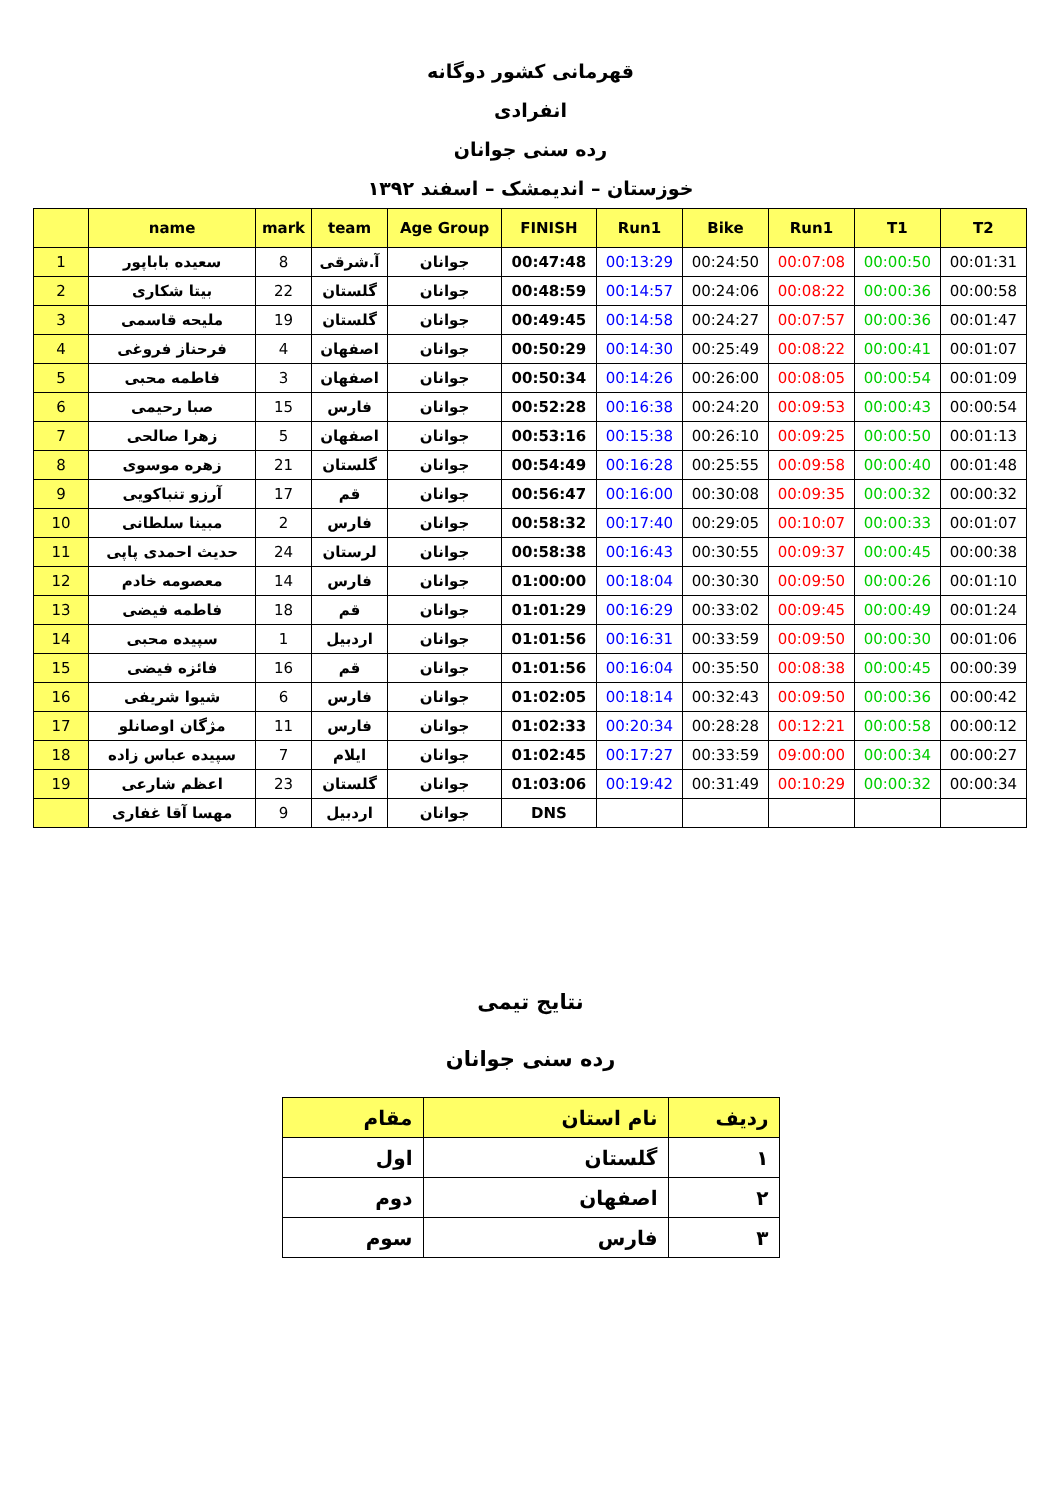قهرمانی کشور دوگانه
انفرادی
رده سنی جوانان
خوزستان – اندیمشک – اسفند ۱۳۹۲
| | name | mark | team | Age Group | FINISH | Run1 | Bike | Run1 | T1 | T2 |
| --- | --- | --- | --- | --- | --- | --- | --- | --- | --- | --- |
| 1 | سعیده باباپور | 8 | آ.شرقی | جوانان | 00:47:48 | 00:13:29 | 00:24:50 | 00:07:08 | 00:00:50 | 00:01:31 |
| 2 | بیتا شکاری | 22 | گلستان | جوانان | 00:48:59 | 00:14:57 | 00:24:06 | 00:08:22 | 00:00:36 | 00:00:58 |
| 3 | ملیحه قاسمی | 19 | گلستان | جوانان | 00:49:45 | 00:14:58 | 00:24:27 | 00:07:57 | 00:00:36 | 00:01:47 |
| 4 | فرحناز فروغی | 4 | اصفهان | جوانان | 00:50:29 | 00:14:30 | 00:25:49 | 00:08:22 | 00:00:41 | 00:01:07 |
| 5 | فاطمه محبی | 3 | اصفهان | جوانان | 00:50:34 | 00:14:26 | 00:26:00 | 00:08:05 | 00:00:54 | 00:01:09 |
| 6 | صبا رحیمی | 15 | فارس | جوانان | 00:52:28 | 00:16:38 | 00:24:20 | 00:09:53 | 00:00:43 | 00:00:54 |
| 7 | زهرا صالحی | 5 | اصفهان | جوانان | 00:53:16 | 00:15:38 | 00:26:10 | 00:09:25 | 00:00:50 | 00:01:13 |
| 8 | زهره موسوی | 21 | گلستان | جوانان | 00:54:49 | 00:16:28 | 00:25:55 | 00:09:58 | 00:00:40 | 00:01:48 |
| 9 | آرزو تنباکویی | 17 | قم | جوانان | 00:56:47 | 00:16:00 | 00:30:08 | 00:09:35 | 00:00:32 | 00:00:32 |
| 10 | مبینا سلطانی | 2 | فارس | جوانان | 00:58:32 | 00:17:40 | 00:29:05 | 00:10:07 | 00:00:33 | 00:01:07 |
| 11 | حدیث احمدی پاپی | 24 | لرستان | جوانان | 00:58:38 | 00:16:43 | 00:30:55 | 00:09:37 | 00:00:45 | 00:00:38 |
| 12 | معصومه خادم | 14 | فارس | جوانان | 01:00:00 | 00:18:04 | 00:30:30 | 00:09:50 | 00:00:26 | 00:01:10 |
| 13 | فاطمه فیضی | 18 | قم | جوانان | 01:01:29 | 00:16:29 | 00:33:02 | 00:09:45 | 00:00:49 | 00:01:24 |
| 14 | سپیده محبی | 1 | اردبیل | جوانان | 01:01:56 | 00:16:31 | 00:33:59 | 00:09:50 | 00:00:30 | 00:01:06 |
| 15 | فائزه فیضی | 16 | قم | جوانان | 01:01:56 | 00:16:04 | 00:35:50 | 00:08:38 | 00:00:45 | 00:00:39 |
| 16 | شیوا شریفی | 6 | فارس | جوانان | 01:02:05 | 00:18:14 | 00:32:43 | 00:09:50 | 00:00:36 | 00:00:42 |
| 17 | مژگان اوصانلو | 11 | فارس | جوانان | 01:02:33 | 00:20:34 | 00:28:28 | 00:12:21 | 00:00:58 | 00:00:12 |
| 18 | سپیده عباس زاده | 7 | ایلام | جوانان | 01:02:45 | 00:17:27 | 00:33:59 | 09:00:00 | 00:00:34 | 00:00:27 |
| 19 | اعظم شارعی | 23 | گلستان | جوانان | 01:03:06 | 00:19:42 | 00:31:49 | 00:10:29 | 00:00:32 | 00:00:34 |
| | مهسا آقا غفاری | 9 | اردبیل | جوانان | DNS | | | | | |
نتایج تیمی
رده سنی جوانان
| ردیف | نام استان | مقام |
| --- | --- | --- |
| ۱ | گلستان | اول |
| ۲ | اصفهان | دوم |
| ۳ | فارس | سوم |